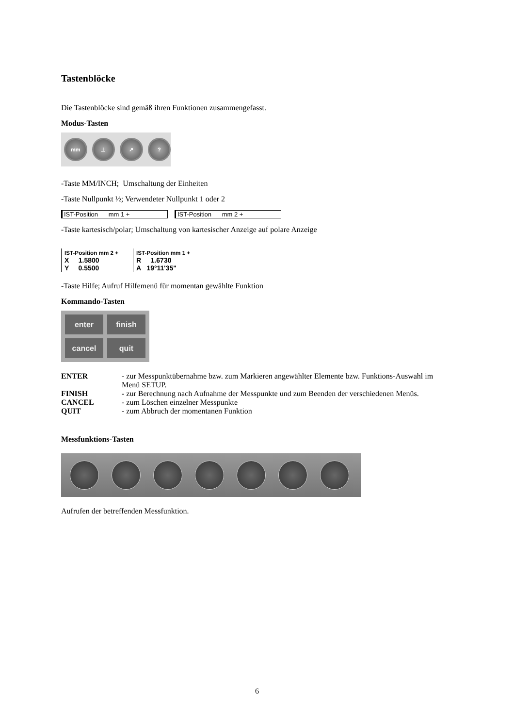Tastenblöcke
Die Tastenblöcke sind gemäß ihren Funktionen zusammengefasst.
Modus-Tasten
mm ⊥ ↗ ?
-Taste MM/INCH; Umschaltung der Einheiten
-Taste Nullpunkt ½; Verwendeter Nullpunkt 1 oder 2
IST-Position mm 1 + IST-Position mm 2 +
-Taste kartesisch/polar; Umschaltung von kartesischer Anzeige auf polare Anzeige
IST-Position mm 2 +
X 1.5800
Y 0.5500
IST-Position mm 1 +
R 1.6730
A 19°11'35"
-Taste Hilfe; Aufruf Hilfemenü für momentan gewählte Funktion
Kommando-Tasten
enter
finish
cancel
quit
ENTER
- zur Messpunktübernahme bzw. zum Markieren angewählter Elemente bzw. Funktions-Auswahl im Menü SETUP.
FINISH
- zur Berechnung nach Aufnahme der Messpunkte und zum Beenden der verschiedenen Menüs.
CANCEL
- zum Löschen einzelner Messpunkte
QUIT
- zum Abbruch der momentanen Funktion
Messfunktions-Tasten
Aufrufen der betreffenden Messfunktion.
6